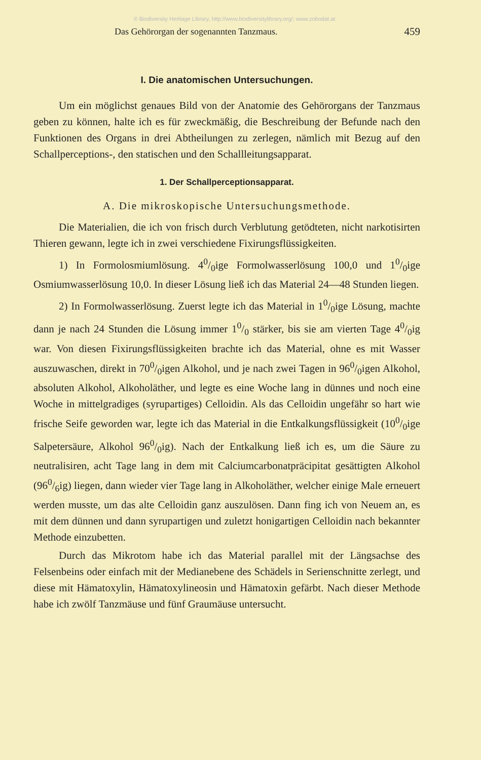© Biodiversity Heritage Library, http://www.biodiversitylibrary.org/; www.zobodat.at
Das Gehörorgan der sogenannten Tanzmaus. 459
I. Die anatomischen Untersuchungen.
Um ein möglichst genaues Bild von der Anatomie des Gehörorgans der Tanzmaus geben zu können, halte ich es für zweckmäßig, die Beschreibung der Befunde nach den Funktionen des Organs in drei Abtheilungen zu zerlegen, nämlich mit Bezug auf den Schallperceptions-, den statischen und den Schallleitungsapparat.
1. Der Schallperceptionsapparat.
A. Die mikroskopische Untersuchungsmethode.
Die Materialien, die ich von frisch durch Verblutung getödteten, nicht narkotisirten Thieren gewann, legte ich in zwei verschiedene Fixirungsflüssigkeiten.
1) In Formolosmiumlösung. 40/0ige Formolwasserlösung 100,0 und 10/0ige Osmiumwasserlösung 10,0. In dieser Lösung ließ ich das Material 24—48 Stunden liegen.
2) In Formolwasserlösung. Zuerst legte ich das Material in 10/0ige Lösung, machte dann je nach 24 Stunden die Lösung immer 10/0 stärker, bis sie am vierten Tage 40/0ig war. Von diesen Fixirungsflüssigkeiten brachte ich das Material, ohne es mit Wasser auszuwaschen, direkt in 700/0igen Alkohol, und je nach zwei Tagen in 960/0igen Alkohol, absoluten Alkohol, Alkoholäther, und legte es eine Woche lang in dünnes und noch eine Woche in mittelgradiges (syrupartiges) Celloidin. Als das Celloidin ungefähr so hart wie frische Seife geworden war, legte ich das Material in die Entkalkungsflüssigkeit (100/0ige Salpetersäure, Alkohol 960/0ig). Nach der Entkalkung ließ ich es, um die Säure zu neutralisiren, acht Tage lang in dem mit Calciumcarbonatpräcipitat gesättigten Alkohol (960/6ig) liegen, dann wieder vier Tage lang in Alkoholäther, welcher einige Male erneuert werden musste, um das alte Celloidin ganz auszulösen. Dann fing ich von Neuem an, es mit dem dünnen und dann syrupartigen und zuletzt honigartigen Celloidin nach bekannter Methode einzubetten.
Durch das Mikrotom habe ich das Material parallel mit der Längsachse des Felsenbeins oder einfach mit der Medianebene des Schädels in Serienschnitte zerlegt, und diese mit Hämatoxylin, Hämatoxylineosin und Hämatoxin gefärbt. Nach dieser Methode habe ich zwölf Tanzmäuse und fünf Graumäuse untersucht.